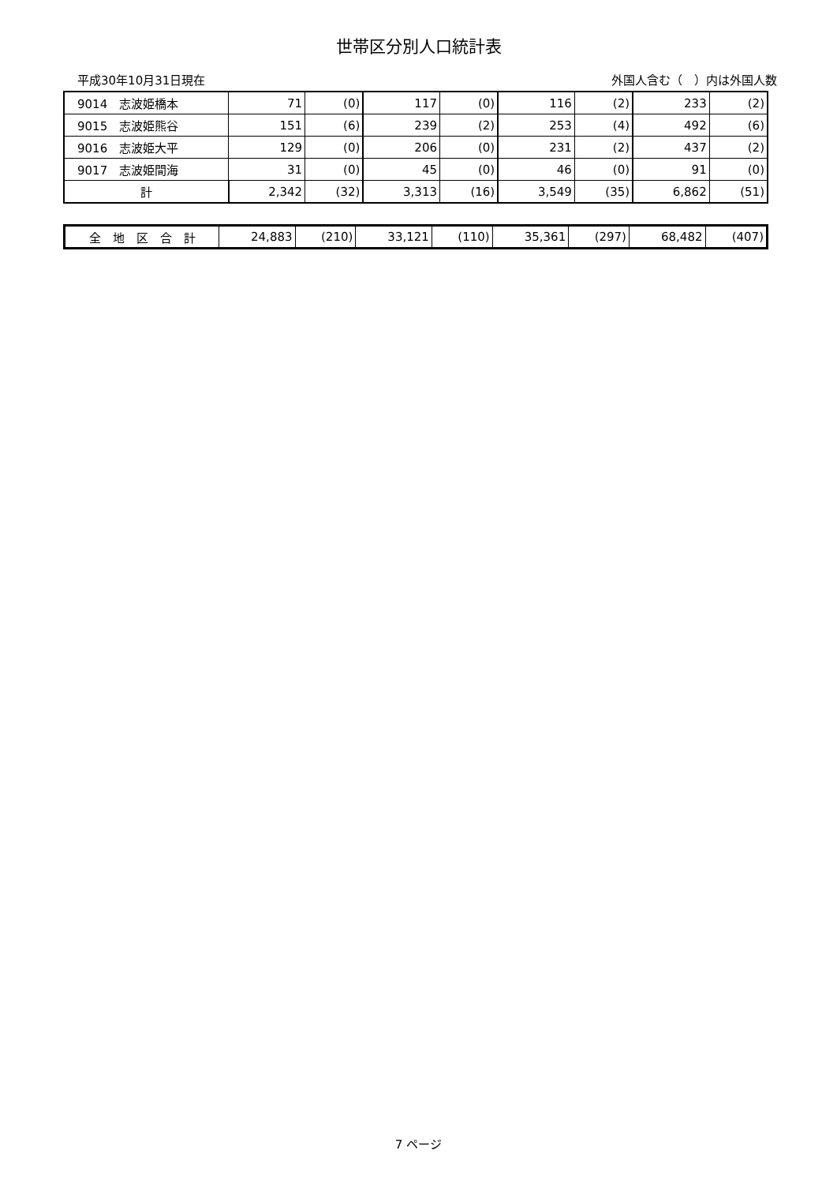世帯区分別人口統計表
平成30年10月31日現在 外国人含む（　）内は外国人数
| 9014 志波姫橋本 | 71 | (0) | 117 | (0) | 116 | (2) | 233 | (2) |
| 9015 志波姫熊谷 | 151 | (6) | 239 | (2) | 253 | (4) | 492 | (6) |
| 9016 志波姫大平 | 129 | (0) | 206 | (0) | 231 | (2) | 437 | (2) |
| 9017 志波姫間海 | 31 | (0) | 45 | (0) | 46 | (0) | 91 | (0) |
| 計 | 2,342 | (32) | 3,313 | (16) | 3,549 | (35) | 6,862 | (51) |
| 全 地 区 合 計 | 24,883 | (210) | 33,121 | (110) | 35,361 | (297) | 68,482 | (407) |
7 ページ